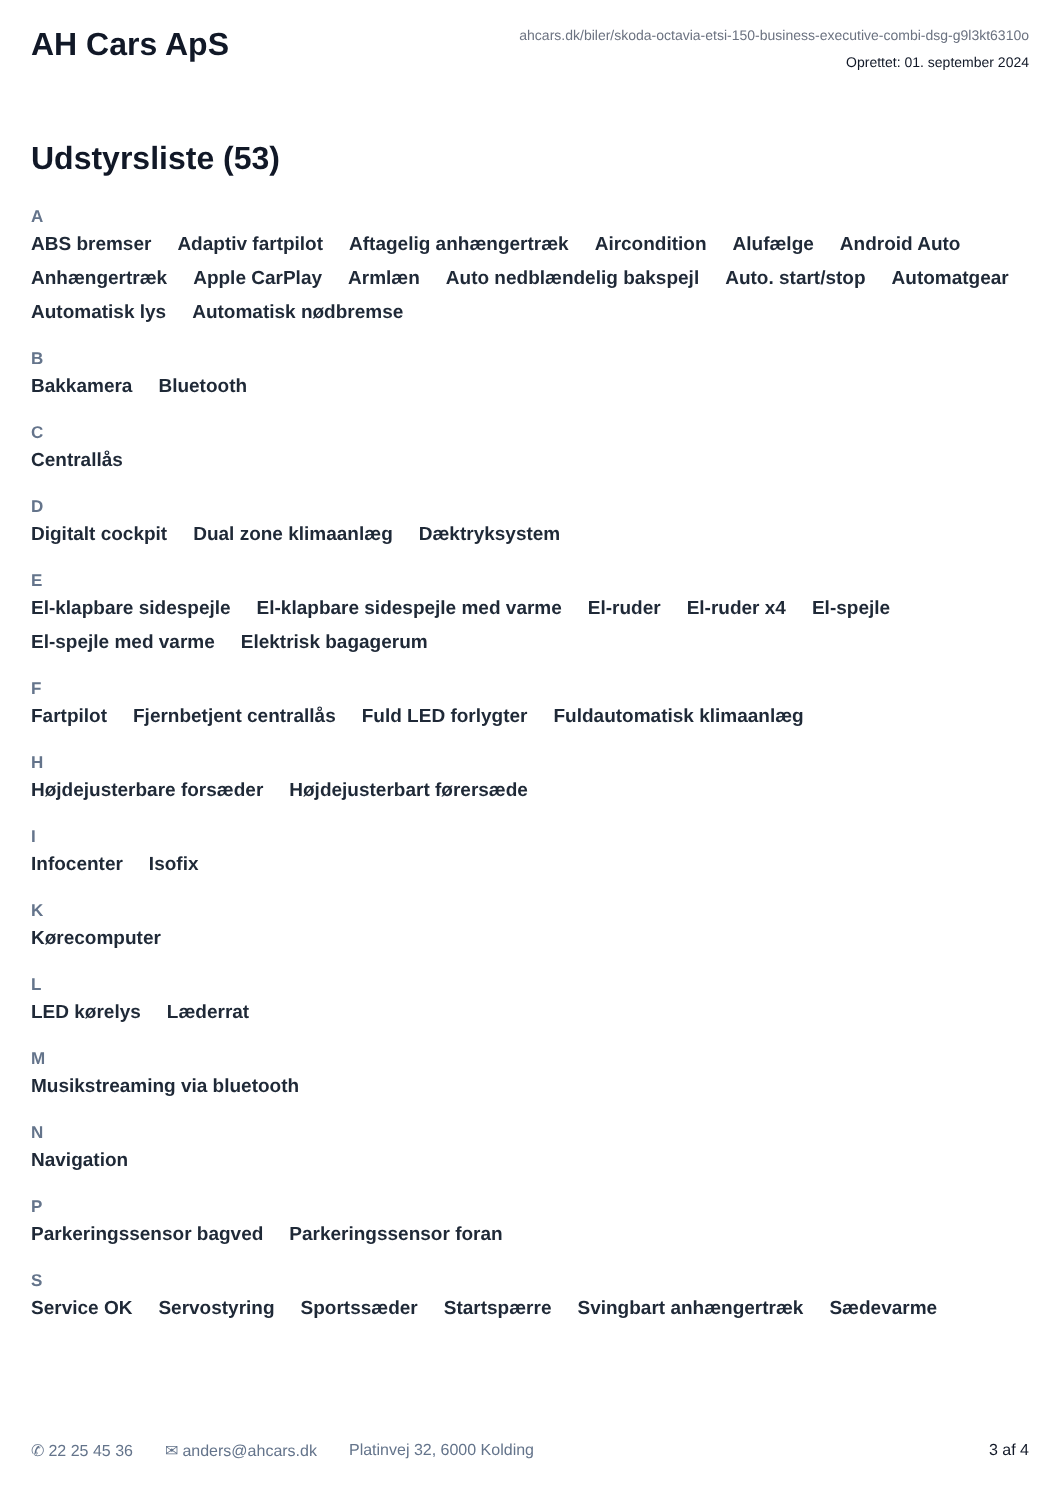AH Cars ApS
ahcars.dk/biler/skoda-octavia-etsi-150-business-executive-combi-dsg-g9l3kt6310o
Oprettet: 01. september 2024
Udstyrsliste (53)
A
ABS bremser Adaptiv fartpilot Aftagelig anhængertræk Aircondition Alufælge Android Auto Anhængertræk Apple CarPlay Armlæn Auto nedblændelig bakspejl Auto. start/stop Automatgear Automatisk lys Automatisk nødbremse
B
Bakkamera Bluetooth
C
Centrallås
D
Digitalt cockpit Dual zone klimaanlæg Dæktryksystem
E
El-klapbare sidespejle El-klapbare sidespejle med varme El-ruder El-ruder x4 El-spejle El-spejle med varme Elektrisk bagagerum
F
Fartpilot Fjernbetjent centrallås Fuld LED forlygter Fuldautomatisk klimaanlæg
H
Højdejusterbare forsæder Højdejusterbart førersæde
I
Infocenter Isofix
K
Kørecomputer
L
LED kørelys Læderrat
M
Musikstreaming via bluetooth
N
Navigation
P
Parkeringssensor bagved Parkeringssensor foran
S
Service OK Servostyring Sportssæder Startspærre Svingbart anhængertræk Sædevarme
✆ 22 25 45 36 ✉ anders@ahcars.dk Platinvej 32, 6000 Kolding 3 af 4